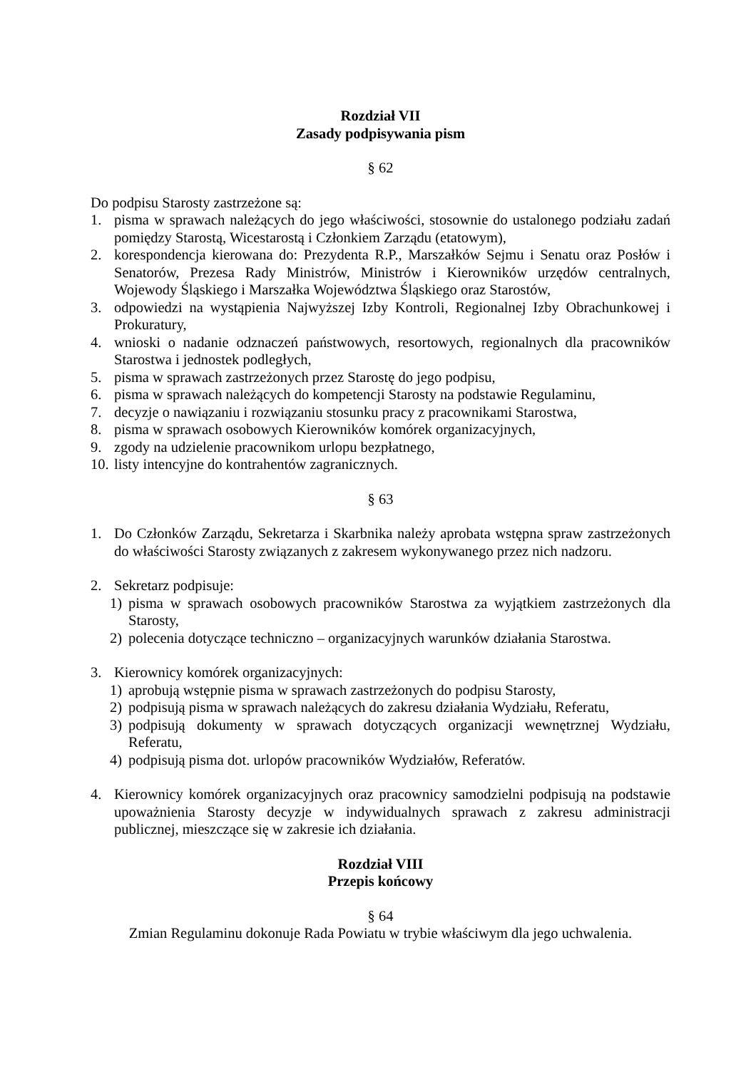Rozdział VII
Zasady podpisywania pism
§ 62
Do podpisu Starosty zastrzeżone są:
1. pisma w sprawach należących do jego właściwości, stosownie do ustalonego podziału zadań pomiędzy Starostą, Wicestarostą i Członkiem Zarządu (etatowym),
2. korespondencja kierowana do: Prezydenta R.P., Marszałków Sejmu i Senatu oraz Posłów i Senatorów, Prezesa Rady Ministrów, Ministrów i Kierowników urzędów centralnych, Wojewody Śląskiego i Marszałka Województwa Śląskiego oraz Starostów,
3. odpowiedzi na wystąpienia Najwyższej Izby Kontroli, Regionalnej Izby Obrachunkowej i Prokuratury,
4. wnioski o nadanie odznaczeń państwowych, resortowych, regionalnych dla pracowników Starostwa i jednostek podległych,
5. pisma w sprawach zastrzeżonych przez Starostę do jego podpisu,
6. pisma w sprawach należących do kompetencji Starosty na podstawie Regulaminu,
7. decyzje o nawiązaniu i rozwiązaniu stosunku pracy z pracownikami Starostwa,
8. pisma w sprawach osobowych Kierowników komórek organizacyjnych,
9. zgody na udzielenie pracownikom urlopu bezpłatnego,
10. listy intencyjne do kontrahentów zagranicznych.
§ 63
1. Do Członków Zarządu, Sekretarza i Skarbnika należy aprobata wstępna spraw zastrzeżonych do właściwości Starosty związanych z zakresem wykonywanego przez nich nadzoru.
2. Sekretarz podpisuje:
1) pisma w sprawach osobowych pracowników Starostwa za wyjątkiem zastrzeżonych dla Starosty,
2) polecenia dotyczące techniczno – organizacyjnych warunków działania Starostwa.
3. Kierownicy komórek organizacyjnych:
1) aprobują wstępnie pisma w sprawach zastrzeżonych do podpisu Starosty,
2) podpisują pisma w sprawach należących do zakresu działania Wydziału, Referatu,
3) podpisują dokumenty w sprawach dotyczących organizacji wewnętrznej Wydziału, Referatu,
4) podpisują pisma dot. urlopów pracowników Wydziałów, Referatów.
4. Kierownicy komórek organizacyjnych oraz pracownicy samodzielni podpisują na podstawie upoważnienia Starosty decyzje w indywidualnych sprawach z zakresu administracji publicznej, mieszczące się w zakresie ich działania.
Rozdział VIII
Przepis końcowy
§ 64
Zmian Regulaminu dokonuje Rada Powiatu w trybie właściwym dla jego uchwalenia.